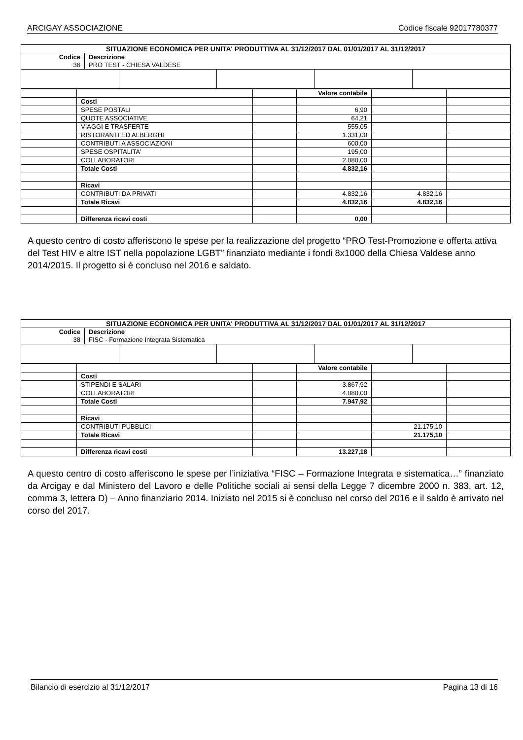ARCIGAY ASSOCIAZIONE Codice fiscale 92017780377
| SITUAZIONE ECONOMICA PER UNITA' PRODUTTIVA AL 31/12/2017 DAL 01/01/2017 AL 31/12/2017 | |
| Codice 36 | Descrizione PRO TEST - CHIESA VALDESE |
| | | | Valore contabile | | |
| | Costi | | | | |
| | SPESE POSTALI | | 6,90 | | |
| | QUOTE ASSOCIATIVE | | 64,21 | | |
| | VIAGGI E TRASFERTE | | 555,05 | | |
| | RISTORANTI ED ALBERGHI | | 1.331,00 | | |
| | CONTRIBUTI A ASSOCIAZIONI | | 600,00 | | |
| | SPESE OSPITALITA' | | 195,00 | | |
| | COLLABORATORI | | 2.080,00 | | |
| | Totale Costi | | 4.832,16 | | |
| | Ricavi | | | | |
| | CONTRIBUTI DA PRIVATI | | 4.832,16 | 4.832,16 | |
| | Totale Ricavi | | 4.832,16 | 4.832,16 | |
| | Differenza ricavi costi | | 0,00 | | |
A questo centro di costo afferiscono le spese per la realizzazione del progetto “PRO Test-Promozione e offerta attiva del Test HIV e altre IST nella popolazione LGBT” finanziato mediante i fondi 8x1000 della Chiesa Valdese anno 2014/2015. Il progetto si è concluso nel 2016 e saldato.
| SITUAZIONE ECONOMICA PER UNITA' PRODUTTIVA AL 31/12/2017 DAL 01/01/2017 AL 31/12/2017 | |
| Codice 38 | Descrizione FISC - Formazione Integrata Sistematica |
| | | | Valore contabile | | |
| | Costi | | | | |
| | STIPENDI E SALARI | | 3.867,92 | | |
| | COLLABORATORI | | 4.080,00 | | |
| | Totale Costi | | 7.947,92 | | |
| | Ricavi | | | | |
| | CONTRIBUTI PUBBLICI | | | 21.175,10 | |
| | Totale Ricavi | | | 21.175,10 | |
| | Differenza ricavi costi | | 13.227,18 | | |
A questo centro di costo afferiscono le spese per l’iniziativa “FISC – Formazione Integrata e sistematica…” finanziato da Arcigay e dal Ministero del Lavoro e delle Politiche sociali ai sensi della Legge 7 dicembre 2000 n. 383, art. 12, comma 3, lettera D) – Anno finanziario 2014. Iniziato nel 2015 si è concluso nel corso del 2016 e il saldo è arrivato nel corso del 2017.
Bilancio di esercizio al 31/12/2017 Pagina 13 di 16